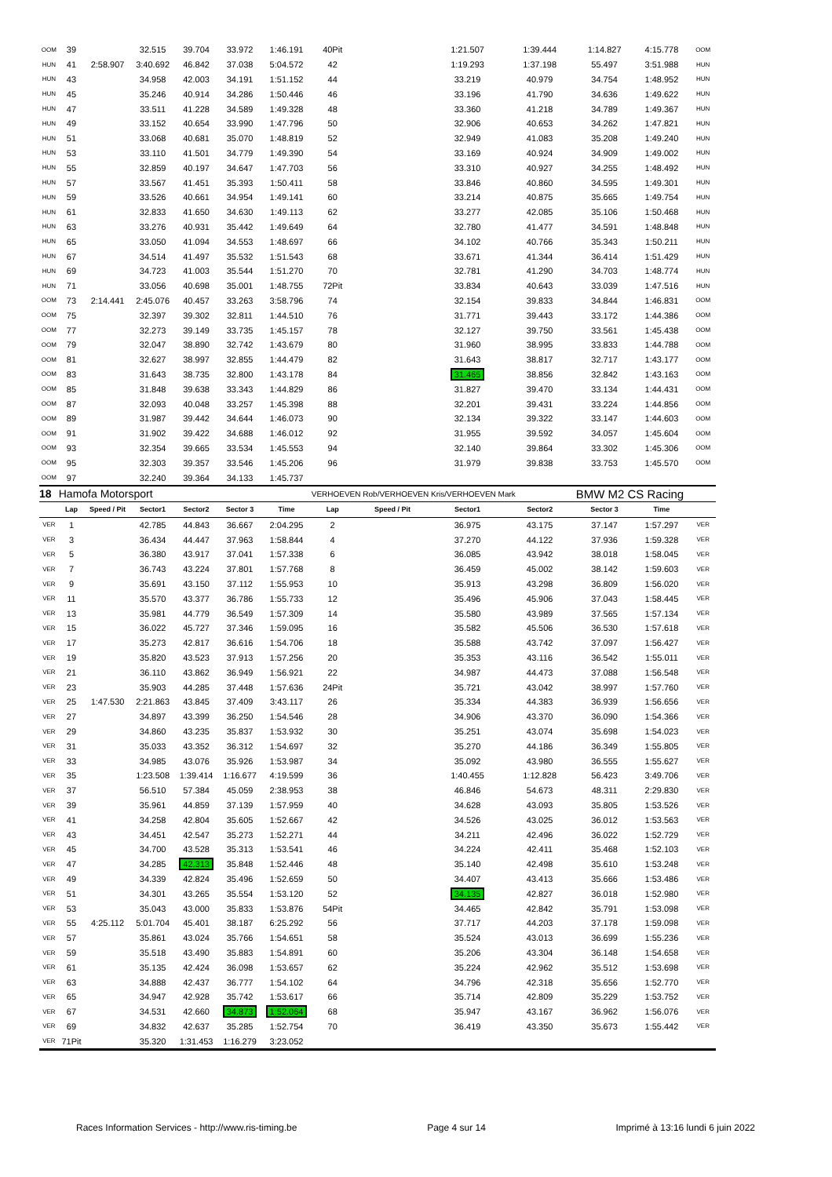| OOM | 39 | | 32.515 | 39.704 | 33.972 | 1:46.191 | 40Pit | | 1:21.507 | 1:39.444 | 1:14.827 | 4:15.778 | OOM |
| HUN | 41 | 2:58.907 | 3:40.692 | 46.842 | 37.038 | 5:04.572 | 42 | | 1:19.293 | 1:37.198 | 55.497 | 3:51.988 | HUN |
| HUN | 43 | | 34.958 | 42.003 | 34.191 | 1:51.152 | 44 | | 33.219 | 40.979 | 34.754 | 1:48.952 | HUN |
| HUN | 45 | | 35.246 | 40.914 | 34.286 | 1:50.446 | 46 | | 33.196 | 41.790 | 34.636 | 1:49.622 | HUN |
| HUN | 47 | | 33.511 | 41.228 | 34.589 | 1:49.328 | 48 | | 33.360 | 41.218 | 34.789 | 1:49.367 | HUN |
| HUN | 49 | | 33.152 | 40.654 | 33.990 | 1:47.796 | 50 | | 32.906 | 40.653 | 34.262 | 1:47.821 | HUN |
| HUN | 51 | | 33.068 | 40.681 | 35.070 | 1:48.819 | 52 | | 32.949 | 41.083 | 35.208 | 1:49.240 | HUN |
| HUN | 53 | | 33.110 | 41.501 | 34.779 | 1:49.390 | 54 | | 33.169 | 40.924 | 34.909 | 1:49.002 | HUN |
| HUN | 55 | | 32.859 | 40.197 | 34.647 | 1:47.703 | 56 | | 33.310 | 40.927 | 34.255 | 1:48.492 | HUN |
| HUN | 57 | | 33.567 | 41.451 | 35.393 | 1:50.411 | 58 | | 33.846 | 40.860 | 34.595 | 1:49.301 | HUN |
| HUN | 59 | | 33.526 | 40.661 | 34.954 | 1:49.141 | 60 | | 33.214 | 40.875 | 35.665 | 1:49.754 | HUN |
| HUN | 61 | | 32.833 | 41.650 | 34.630 | 1:49.113 | 62 | | 33.277 | 42.085 | 35.106 | 1:50.468 | HUN |
| HUN | 63 | | 33.276 | 40.931 | 35.442 | 1:49.649 | 64 | | 32.780 | 41.477 | 34.591 | 1:48.848 | HUN |
| HUN | 65 | | 33.050 | 41.094 | 34.553 | 1:48.697 | 66 | | 34.102 | 40.766 | 35.343 | 1:50.211 | HUN |
| HUN | 67 | | 34.514 | 41.497 | 35.532 | 1:51.543 | 68 | | 33.671 | 41.344 | 36.414 | 1:51.429 | HUN |
| HUN | 69 | | 34.723 | 41.003 | 35.544 | 1:51.270 | 70 | | 32.781 | 41.290 | 34.703 | 1:48.774 | HUN |
| HUN | 71 | | 33.056 | 40.698 | 35.001 | 1:48.755 | 72Pit | | 33.834 | 40.643 | 33.039 | 1:47.516 | HUN |
| OOM | 73 | 2:14.441 | 2:45.076 | 40.457 | 33.263 | 3:58.796 | 74 | | 32.154 | 39.833 | 34.844 | 1:46.831 | OOM |
| OOM | 75 | | 32.397 | 39.302 | 32.811 | 1:44.510 | 76 | | 31.771 | 39.443 | 33.172 | 1:44.386 | OOM |
| OOM | 77 | | 32.273 | 39.149 | 33.735 | 1:45.157 | 78 | | 32.127 | 39.750 | 33.561 | 1:45.438 | OOM |
| OOM | 79 | | 32.047 | 38.890 | 32.742 | 1:43.679 | 80 | | 31.960 | 38.995 | 33.833 | 1:44.788 | OOM |
| OOM | 81 | | 32.627 | 38.997 | 32.855 | 1:44.479 | 82 | | 31.643 | 38.817 | 32.717 | 1:43.177 | OOM |
| OOM | 83 | | 31.643 | 38.735 | 32.800 | 1:43.178 | 84 | | 31.465 | 38.856 | 32.842 | 1:43.163 | OOM |
| OOM | 85 | | 31.848 | 39.638 | 33.343 | 1:44.829 | 86 | | 31.827 | 39.470 | 33.134 | 1:44.431 | OOM |
| OOM | 87 | | 32.093 | 40.048 | 33.257 | 1:45.398 | 88 | | 32.201 | 39.431 | 33.224 | 1:44.856 | OOM |
| OOM | 89 | | 31.987 | 39.442 | 34.644 | 1:46.073 | 90 | | 32.134 | 39.322 | 33.147 | 1:44.603 | OOM |
| OOM | 91 | | 31.902 | 39.422 | 34.688 | 1:46.012 | 92 | | 31.955 | 39.592 | 34.057 | 1:45.604 | OOM |
| OOM | 93 | | 32.354 | 39.665 | 33.534 | 1:45.553 | 94 | | 32.140 | 39.864 | 33.302 | 1:45.306 | OOM |
| OOM | 95 | | 32.303 | 39.357 | 33.546 | 1:45.206 | 96 | | 31.979 | 39.838 | 33.753 | 1:45.570 | OOM |
| OOM | 97 | | 32.240 | 39.364 | 34.133 | 1:45.737 | | | | | | | |
| 18 | Hamofa Motorsport | | | | | | VERHOEVEN Rob/VERHOEVEN Kris/VERHOEVEN Mark | | | | BMW M2 CS Racing | | |
| | Lap | Speed / Pit | Sector1 | Sector2 | Sector 3 | Time | Lap | Speed / Pit | Sector1 | Sector2 | Sector 3 | Time | |
| VER | 1 | | 42.785 | 44.843 | 36.667 | 2:04.295 | 2 | | 36.975 | 43.175 | 37.147 | 1:57.297 | VER |
| VER | 3 | | 36.434 | 44.447 | 37.963 | 1:58.844 | 4 | | 37.270 | 44.122 | 37.936 | 1:59.328 | VER |
| VER | 5 | | 36.380 | 43.917 | 37.041 | 1:57.338 | 6 | | 36.085 | 43.942 | 38.018 | 1:58.045 | VER |
| VER | 7 | | 36.743 | 43.224 | 37.801 | 1:57.768 | 8 | | 36.459 | 45.002 | 38.142 | 1:59.603 | VER |
| VER | 9 | | 35.691 | 43.150 | 37.112 | 1:55.953 | 10 | | 35.913 | 43.298 | 36.809 | 1:56.020 | VER |
| VER | 11 | | 35.570 | 43.377 | 36.786 | 1:55.733 | 12 | | 35.496 | 45.906 | 37.043 | 1:58.445 | VER |
| VER | 13 | | 35.981 | 44.779 | 36.549 | 1:57.309 | 14 | | 35.580 | 43.989 | 37.565 | 1:57.134 | VER |
| VER | 15 | | 36.022 | 45.727 | 37.346 | 1:59.095 | 16 | | 35.582 | 45.506 | 36.530 | 1:57.618 | VER |
| VER | 17 | | 35.273 | 42.817 | 36.616 | 1:54.706 | 18 | | 35.588 | 43.742 | 37.097 | 1:56.427 | VER |
| VER | 19 | | 35.820 | 43.523 | 37.913 | 1:57.256 | 20 | | 35.353 | 43.116 | 36.542 | 1:55.011 | VER |
| VER | 21 | | 36.110 | 43.862 | 36.949 | 1:56.921 | 22 | | 34.987 | 44.473 | 37.088 | 1:56.548 | VER |
| VER | 23 | | 35.903 | 44.285 | 37.448 | 1:57.636 | 24Pit | | 35.721 | 43.042 | 38.997 | 1:57.760 | VER |
| VER | 25 | 1:47.530 | 2:21.863 | 43.845 | 37.409 | 3:43.117 | 26 | | 35.334 | 44.383 | 36.939 | 1:56.656 | VER |
| VER | 27 | | 34.897 | 43.399 | 36.250 | 1:54.546 | 28 | | 34.906 | 43.370 | 36.090 | 1:54.366 | VER |
| VER | 29 | | 34.860 | 43.235 | 35.837 | 1:53.932 | 30 | | 35.251 | 43.074 | 35.698 | 1:54.023 | VER |
| VER | 31 | | 35.033 | 43.352 | 36.312 | 1:54.697 | 32 | | 35.270 | 44.186 | 36.349 | 1:55.805 | VER |
| VER | 33 | | 34.985 | 43.076 | 35.926 | 1:53.987 | 34 | | 35.092 | 43.980 | 36.555 | 1:55.627 | VER |
| VER | 35 | | 1:23.508 | 1:39.414 | 1:16.677 | 4:19.599 | 36 | | 1:40.455 | 1:12.828 | 56.423 | 3:49.706 | VER |
| VER | 37 | | 56.510 | 57.384 | 45.059 | 2:38.953 | 38 | | 46.846 | 54.673 | 48.311 | 2:29.830 | VER |
| VER | 39 | | 35.961 | 44.859 | 37.139 | 1:57.959 | 40 | | 34.628 | 43.093 | 35.805 | 1:53.526 | VER |
| VER | 41 | | 34.258 | 42.804 | 35.605 | 1:52.667 | 42 | | 34.526 | 43.025 | 36.012 | 1:53.563 | VER |
| VER | 43 | | 34.451 | 42.547 | 35.273 | 1:52.271 | 44 | | 34.211 | 42.496 | 36.022 | 1:52.729 | VER |
| VER | 45 | | 34.700 | 43.528 | 35.313 | 1:53.541 | 46 | | 34.224 | 42.411 | 35.468 | 1:52.103 | VER |
| VER | 47 | | 34.285 | 42.313 | 35.848 | 1:52.446 | 48 | | 35.140 | 42.498 | 35.610 | 1:53.248 | VER |
| VER | 49 | | 34.339 | 42.824 | 35.496 | 1:52.659 | 50 | | 34.407 | 43.413 | 35.666 | 1:53.486 | VER |
| VER | 51 | | 34.301 | 43.265 | 35.554 | 1:53.120 | 52 | | 34.135 | 42.827 | 36.018 | 1:52.980 | VER |
| VER | 53 | | 35.043 | 43.000 | 35.833 | 1:53.876 | 54Pit | | 34.465 | 42.842 | 35.791 | 1:53.098 | VER |
| VER | 55 | 4:25.112 | 5:01.704 | 45.401 | 38.187 | 6:25.292 | 56 | | 37.717 | 44.203 | 37.178 | 1:59.098 | VER |
| VER | 57 | | 35.861 | 43.024 | 35.766 | 1:54.651 | 58 | | 35.524 | 43.013 | 36.699 | 1:55.236 | VER |
| VER | 59 | | 35.518 | 43.490 | 35.883 | 1:54.891 | 60 | | 35.206 | 43.304 | 36.148 | 1:54.658 | VER |
| VER | 61 | | 35.135 | 42.424 | 36.098 | 1:53.657 | 62 | | 35.224 | 42.962 | 35.512 | 1:53.698 | VER |
| VER | 63 | | 34.888 | 42.437 | 36.777 | 1:54.102 | 64 | | 34.796 | 42.318 | 35.656 | 1:52.770 | VER |
| VER | 65 | | 34.947 | 42.928 | 35.742 | 1:53.617 | 66 | | 35.714 | 42.809 | 35.229 | 1:53.752 | VER |
| VER | 67 | | 34.531 | 42.660 | 34.873 | 1:52.064 | 68 | | 35.947 | 43.167 | 36.962 | 1:56.076 | VER |
| VER | 69 | | 34.832 | 42.637 | 35.285 | 1:52.754 | 70 | | 36.419 | 43.350 | 35.673 | 1:55.442 | VER |
| VER | 71Pit | | 35.320 | 1:31.453 | 1:16.279 | 3:23.052 | | | | | | | |
Races Information Services - http://www.ris-timing.be Page 4 sur 14 Imprimé à 13:16 lundi 6 juin 2022